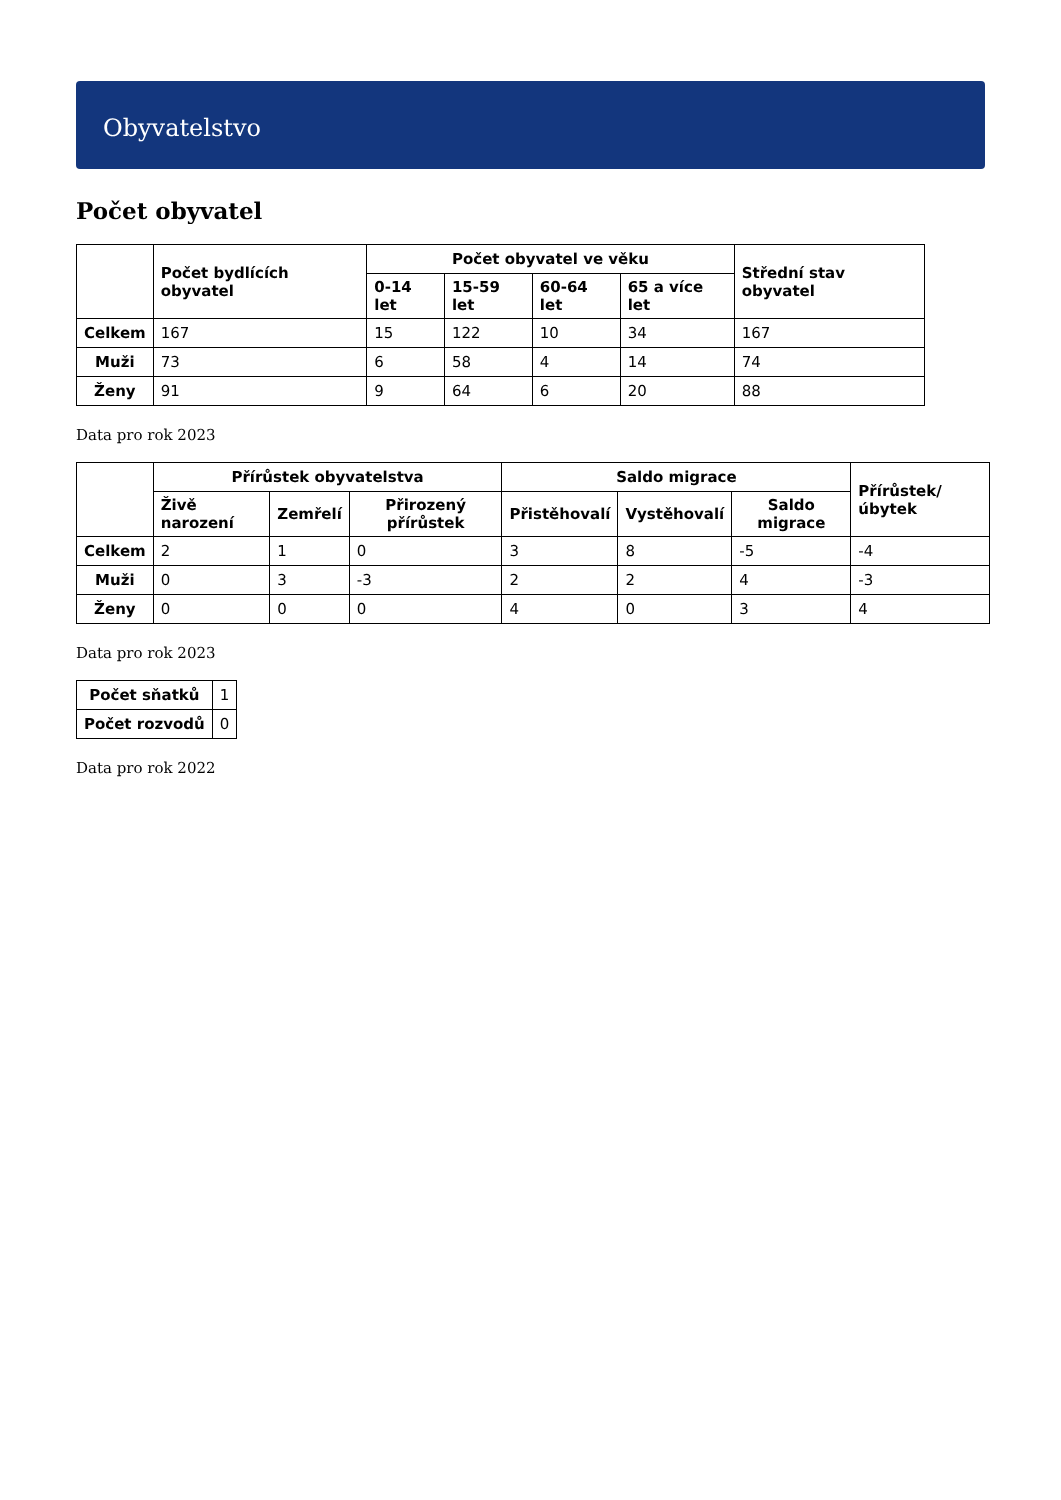Obyvatelstvo
Počet obyvatel
| | Počet bydlících obyvatel | Počet obyvatel ve věku | | | | Střední stav obyvatel |
| --- | --- | --- | --- | --- | --- | --- |
| | | 0-14 let | 15-59 let | 60-64 let | 65 a více let | |
| Celkem | 167 | 15 | 122 | 10 | 34 | 167 |
| Muži | 73 | 6 | 58 | 4 | 14 | 74 |
| Ženy | 91 | 9 | 64 | 6 | 20 | 88 |
Data pro rok 2023
| | Přírůstek obyvatelstva | | | Saldo migrace | | | Přírůstek/úbytek |
| --- | --- | --- | --- | --- | --- | --- | --- |
| | Živě narození | Zemřelí | Přirozený přírůstek | Přistěhovalí | Vystěhovalí | Saldo migrace | |
| Celkem | 2 | 1 | 0 | 3 | 8 | -5 | -4 |
| Muži | 0 | 3 | -3 | 2 | 2 | 4 | -3 |
| Ženy | 0 | 0 | 0 | 4 | 0 | 3 | 4 |
Data pro rok 2023
| Počet sňatků | 1 |
| Počet rozvodů | 0 |
Data pro rok 2022